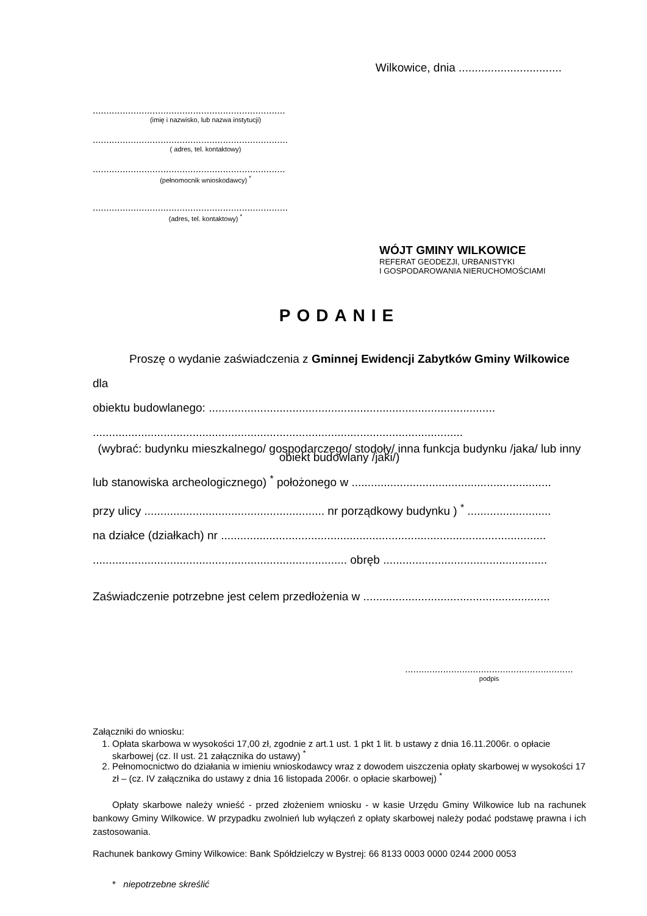Wilkowice, dnia ................................
.......................................................................
(imię i nazwisko, lub nazwa instytucji)
........................................................................
( adres, tel. kontaktowy)
.......................................................................
(pełnomocnik wnioskodawcy) <sup>*</sup>
........................................................................
(adres, tel. kontaktowy) <sup>*</sup>
WÓJT GMINY WILKOWICE
REFERAT GEODEZJI, URBANISTYKI
I GOSPODAROWANIA NIERUCHOMOŚCIAMI
PODANIE
Proszę o wydanie zaświadczenia z Gminnej Ewidencji Zabytków Gminy Wilkowice dla
obiektu budowlanego: .........................................................................................
...................................................................................................................
(wybrać: budynku mieszkalnego/ gospodarczego/ stodoły/ inna funkcja budynku /jaka/ lub inny obiekt budowlany /jaki/)
lub stanowiska archeologicznego) <sup>*</sup> położonego w ..............................................................
przy ulicy ........................................................ nr porządkowy budynku ) <sup>*</sup> ..........................
na działce (działkach) nr .....................................................................................................
............................................................................... obręb ...................................................
Zaświadczenie potrzebne jest celem przedłożenia w ..........................................................
..............................................................
podpis
Załączniki do wniosku:
1. Opłata skarbowa w wysokości 17,00 zł, zgodnie z art.1 ust. 1 pkt 1 lit. b ustawy z dnia 16.11.2006r. o opłacie skarbowej (cz. II ust. 21 załącznika do ustawy) <sup>*</sup>
2. Pełnomocnictwo do działania w imieniu wnioskodawcy wraz z dowodem uiszczenia opłaty skarbowej w wysokości 17 zł – (cz. IV załącznika do ustawy z dnia 16 listopada 2006r. o opłacie skarbowej) <sup>*</sup>
Opłaty skarbowe należy wnieść - przed złożeniem wniosku - w kasie Urzędu Gminy Wilkowice lub na rachunek bankowy Gminy Wilkowice. W przypadku zwolnień lub wyłączeń z opłaty skarbowej należy podać podstawę prawna i ich zastosowania.
Rachunek bankowy Gminy Wilkowice: Bank Spółdzielczy w Bystrej: 66 8133 0003 0000 0244 2000 0053
* niepotrzebne skreślić